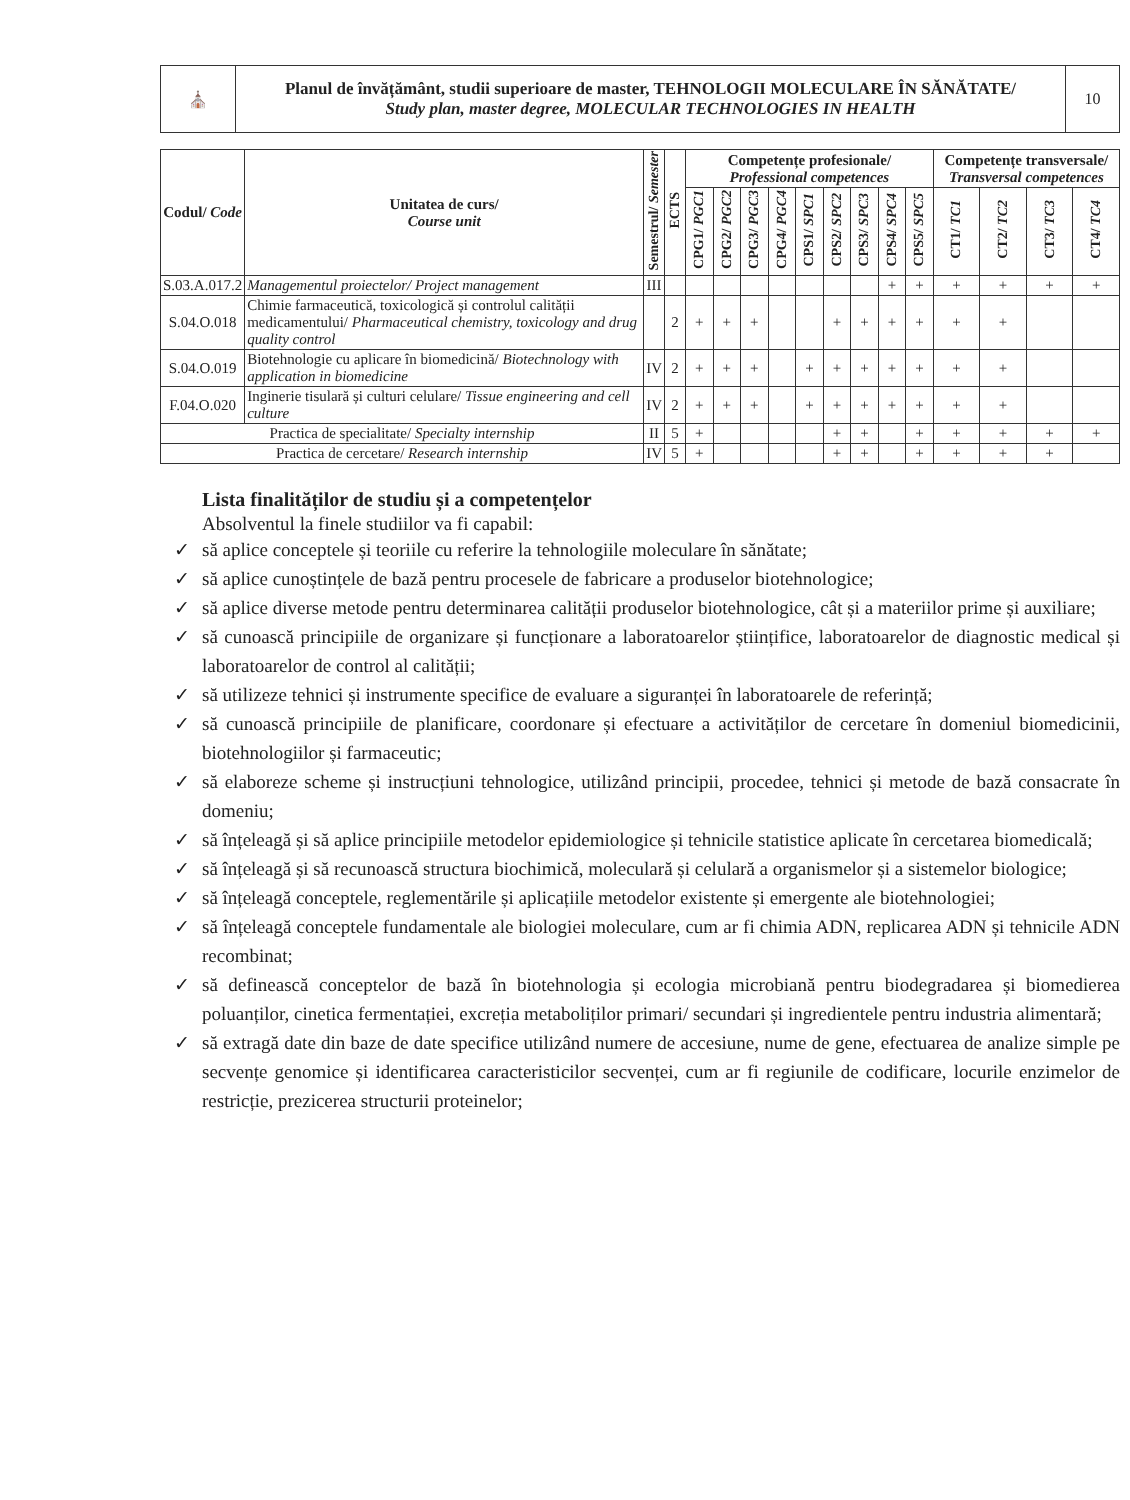| ⛪ | Planul de învățământ, studii superioare de master, TEHNOLOGII MOLECULARE ÎN SĂNĂTATE/ Study plan, master degree, MOLECULAR TECHNOLOGIES IN HEALTH | 10 |
| Codul/ Code | Unitatea de curs/ Course unit | Semestrul/ Semester | ECTS | Competențe profesionale/ Professional competences | | | | | | | | | Competențe transversale/ Transversal competences | | | |
| --- | --- | --- | --- | --- | --- | --- | --- | --- | --- | --- | --- | --- | --- | --- | --- | --- |
| | | | | CPG1/ PGC1 | CPG2/ PGC2 | CPG3/ PGC3 | CPG4/ PGC4 | CPS1/ SPC1 | CPS2/ SPC2 | CPS3/ SPC3 | CPS4/ SPC4 | CPS5/ SPC5 | CT1/ TC1 | CT2/ TC2 | CT3/ TC3 | CT4/ TC4 |
| S.03.A.017.2 | Managementul proiectelor/ Project management | III | | | | | | | | | + | + | + | + | + | + |
| S.04.O.018 | Chimie farmaceutică, toxicologică și controlul calității medicamentului/ Pharmaceutical chemistry, toxicology and drug quality control | | 2 | + | + | + | | | + | + | + | + | + | + | | |
| S.04.O.019 | Biotehnologie cu aplicare în biomedicină/ Biotechnology with application in biomedicine | IV | 2 | + | + | + | | + | + | + | + | + | + | + | | |
| F.04.O.020 | Inginerie tisulară și culturi celulare/ Tissue engineering and cell culture | IV | 2 | + | + | + | | + | + | + | + | + | + | + | | |
| Practica de specialitate/ Specialty internship | | II | 5 | + | | | | | + | + | | + | + | + | + | + |
| Practica de cercetare/ Research internship | | IV | 5 | + | | | | | + | + | | + | + | + | + | |
Lista finalităților de studiu și a competențelor
Absolventul la finele studiilor va fi capabil:
✓ să aplice conceptele și teoriile cu referire la tehnologiile moleculare în sănătate;
✓ să aplice cunoștințele de bază pentru procesele de fabricare a produselor biotehnologice;
✓ să aplice diverse metode pentru determinarea calității produselor biotehnologice, cât și a materiilor prime și auxiliare;
✓ să cunoască principiile de organizare și funcționare a laboratoarelor științifice, laboratoarelor de diagnostic medical și laboratoarelor de control al calității;
✓ să utilizeze tehnici și instrumente specifice de evaluare a siguranței în laboratoarele de referință;
✓ să cunoască principiile de planificare, coordonare și efectuare a activităților de cercetare în domeniul biomedicinii, biotehnologiilor și farmaceutic;
✓ să elaboreze scheme și instrucțiuni tehnologice, utilizând principii, procedee, tehnici și metode de bază consacrate în domeniu;
✓ să înțeleagă și să aplice principiile metodelor epidemiologice și tehnicile statistice aplicate în cercetarea biomedicală;
✓ să înțeleagă și să recunoască structura biochimică, moleculară și celulară a organismelor și a sistemelor biologice;
✓ să înțeleagă conceptele, reglementările și aplicațiile metodelor existente și emergente ale biotehnologiei;
✓ să înțeleagă conceptele fundamentale ale biologiei moleculare, cum ar fi chimia ADN, replicarea ADN și tehnicile ADN recombinat;
✓ să definească conceptelor de bază în biotehnologia și ecologia microbiană pentru biodegradarea și biomedierea poluanților, cinetica fermentației, excreția metaboliților primari/ secundari și ingredientele pentru industria alimentară;
✓ să extragă date din baze de date specifice utilizând numere de accesiune, nume de gene, efectuarea de analize simple pe secvențe genomice și identificarea caracteristicilor secvenței, cum ar fi regiunile de codificare, locurile enzimelor de restricție, prezicerea structurii proteinelor;